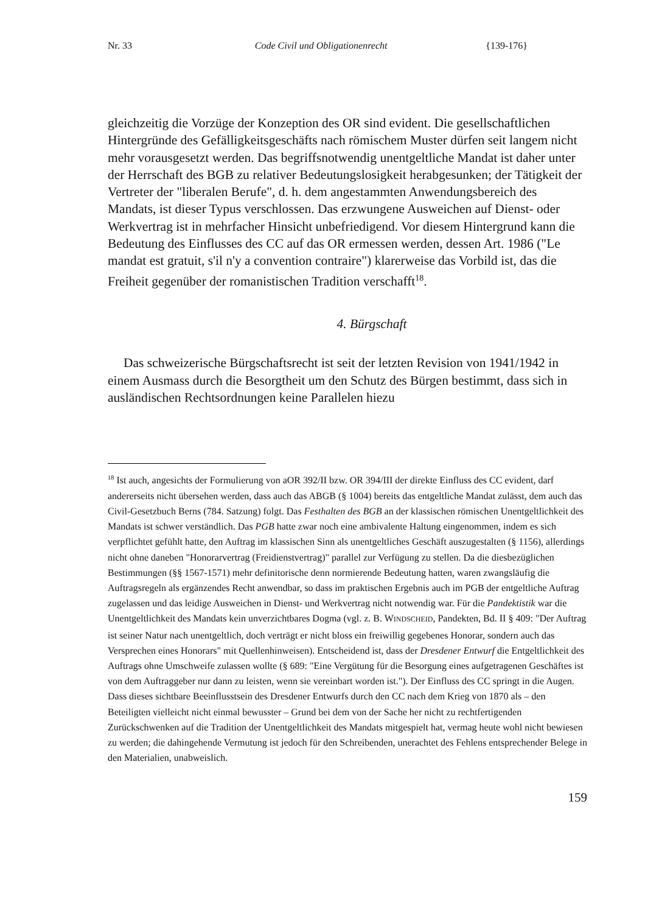Nr. 33 Code Civil und Obligationenrecht {139-176}
gleichzeitig die Vorzüge der Konzeption des OR sind evident. Die gesellschaftlichen Hintergründe des Gefälligkeitsgeschäfts nach römischem Muster dürfen seit langem nicht mehr vorausgesetzt werden. Das begriffsnotwendig unentgeltliche Mandat ist daher unter der Herrschaft des BGB zu relativer Bedeutungslosigkeit herabgesunken; der Tätigkeit der Vertreter der "liberalen Berufe", d. h. dem angestammten Anwendungsbereich des Mandats, ist dieser Typus verschlossen. Das erzwungene Ausweichen auf Dienst- oder Werkvertrag ist in mehrfacher Hinsicht unbefriedigend. Vor diesem Hintergrund kann die Bedeutung des Einflusses des CC auf das OR ermessen werden, dessen Art. 1986 ("Le mandat est gratuit, s'il n'y a convention contraire") klarerweise das Vorbild ist, das die Freiheit gegenüber der romanistischen Tradition verschafft<sup>18</sup>.
4. Bürgschaft
Das schweizerische Bürgschaftsrecht ist seit der letzten Revision von 1941/1942 in einem Ausmass durch die Besorgtheit um den Schutz des Bürgen bestimmt, dass sich in ausländischen Rechtsordnungen keine Parallelen hiezu
<sup>18</sup> Ist auch, angesichts der Formulierung von aOR 392/II bzw. OR 394/III der direkte Einfluss des CC evident, darf andererseits nicht übersehen werden, dass auch das ABGB (§ 1004) bereits das entgeltliche Mandat zulässt, dem auch das Civil-Gesetzbuch Berns (784. Satzung) folgt. Das Festhalten des BGB an der klassischen römischen Unentgeltlichkeit des Mandats ist schwer verständlich. Das PGB hatte zwar noch eine ambivalente Haltung eingenommen, indem es sich verpflichtet gefühlt hatte, den Auftrag im klassischen Sinn als unentgeltliches Geschäft auszugestalten (§ 1156), allerdings nicht ohne daneben "Honorarvertrag (Freidienstvertrag)" parallel zur Verfügung zu stellen. Da die diesbezüglichen Bestimmungen (§§ 1567-1571) mehr definitorische denn normierende Bedeutung hatten, waren zwangsläufig die Auftragsregeln als ergänzendes Recht anwendbar, so dass im praktischen Ergebnis auch im PGB der entgeltliche Auftrag zugelassen und das leidige Ausweichen in Dienst- und Werkvertrag nicht notwendig war. Für die Pandektistik war die Unentgeltlichkeit des Mandats kein unverzichtbares Dogma (vgl. z. B. WINDSCHEID, Pandekten, Bd. II § 409: "Der Auftrag ist seiner Natur nach unentgeltlich, doch verträgt er nicht bloss ein freiwillig gegebenes Honorar, sondern auch das Versprechen eines Honorars" mit Quellenhinweisen). Entscheidend ist, dass der Dresdener Entwurf die Entgeltlichkeit des Auftrags ohne Umschweife zulassen wollte (§ 689: "Eine Vergütung für die Besorgung eines aufgetragenen Geschäftes ist von dem Auftraggeber nur dann zu leisten, wenn sie vereinbart worden ist."). Der Einfluss des CC springt in die Augen. Dass dieses sichtbare Beeinflusstsein des Dresdener Entwurfs durch den CC nach dem Krieg von 1870 als – den Beteiligten vielleicht nicht einmal bewusster – Grund bei dem von der Sache her nicht zu rechtfertigenden Zurückschwenken auf die Tradition der Unentgeltlichkeit des Mandats mitgespielt hat, vermag heute wohl nicht bewiesen zu werden; die dahingehende Vermutung ist jedoch für den Schreibenden, unerachtet des Fehlens entsprechender Belege in den Materialien, unabweislich.
159